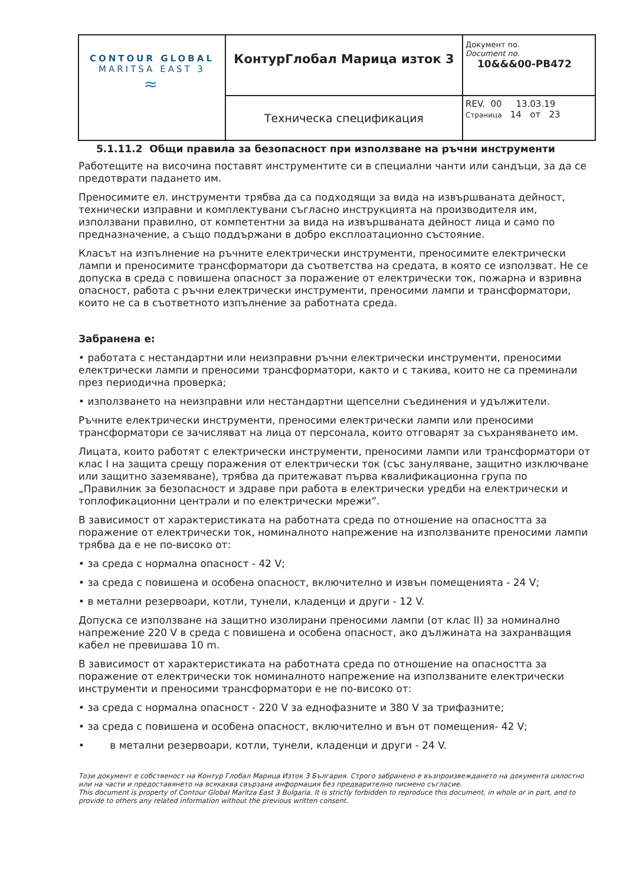| CONTOUR GLOBAL MARITSA EAST 3 ≈ | КонтурГлобал Марица изток 3 | Документ no. Document no. 10&&&00-PB472 |
| | Техническа спецификация | REV. 00 13.03.19 Страница 14 от 23 |
5.1.11.2 Общи правила за безопасност при използване на ръчни инструменти
Работещите на височина поставят инструментите си в специални чанти или сандъци, за да се предотврати падането им.
Преносимите ел. инструменти трябва да са подходящи за вида на извършваната дейност, технически изправни и комплектувани съгласно инструкцията на производителя им, използвани правилно, от компетентни за вида на извършваната дейност лица и само по предназначение, а също поддържани в добро експлоатационно състояние.
Класът на изпълнение на ръчните електрически инструменти, преносимите електрически лампи и преносимите трансформатори да съответства на средата, в която се използват. Не се допуска в среда с повишена опасност за поражение от електрически ток, пожарна и взривна опасност, работа с ръчни електрически инструменти, преносими лампи и трансформатори, които не са в съответното изпълнение за работната среда.
Забранена е:
• работата с нестандартни или неизправни ръчни електрически инструменти, преносими електрически лампи и преносими трансформатори, както и с такива, които не са преминали през периодична проверка;
• използването на неизправни или нестандартни щепселни съединения и удължители.
Ръчните електрически инструменти, преносими електрически лампи или преносими трансформатори се зачисляват на лица от персонала, които отговарят за съхраняването им.
Лицата, които работят с електрически инструменти, преносими лампи или трансформатори от клас I на защита срещу поражения от електрически ток (със зануляване, защитно изключване или защитно заземяване), трябва да притежават първа квалификационна група по „Правилник за безопасност и здраве при работа в електрически уредби на електрически и топлофикационни централи и по електрически мрежи”.
В зависимост от характеристиката на работната среда по отношение на опасността за поражение от електрически ток, номиналното напрежение на използваните преносими лампи трябва да е не по-високо от:
• за среда с нормална опасност - 42 V;
• за среда с повишена и особена опасност, включително и извън помещенията - 24 V;
• в метални резервоари, котли, тунели, кладенци и други - 12 V.
Допуска се използване на защитно изолирани преносими лампи (от клас II) за номинално напрежение 220 V в среда с повишена и особена опасност, ако дължината на захранващия кабел не превишава 10 m.
В зависимост от характеристиката на работната среда по отношение на опасността за поражение от електрически ток номиналното напрежение на използваните електрически инструменти и преносими трансформатори е не по-високо от:
• за среда с нормална опасност - 220 V за еднофазните и 380 V за трифазните;
• за среда с повишена и особена опасност, включително и вън от помещения- 42 V;
• в метални резервоари, котли, тунели, кладенци и други - 24 V.
Този документ е собственост на Контур Глобал Марица Изток 3 България. Строго забранено е възпроизвеждането на документа цялостно или на части и предоставянето на всякаква свързана информация без предварително писмено съгласие.
This document is property of Contour Global Maritza East 3 Bulgaria. It is strictly forbidden to reproduce this document, in whole or in part, and to provide to others any related information without the previous written consent.